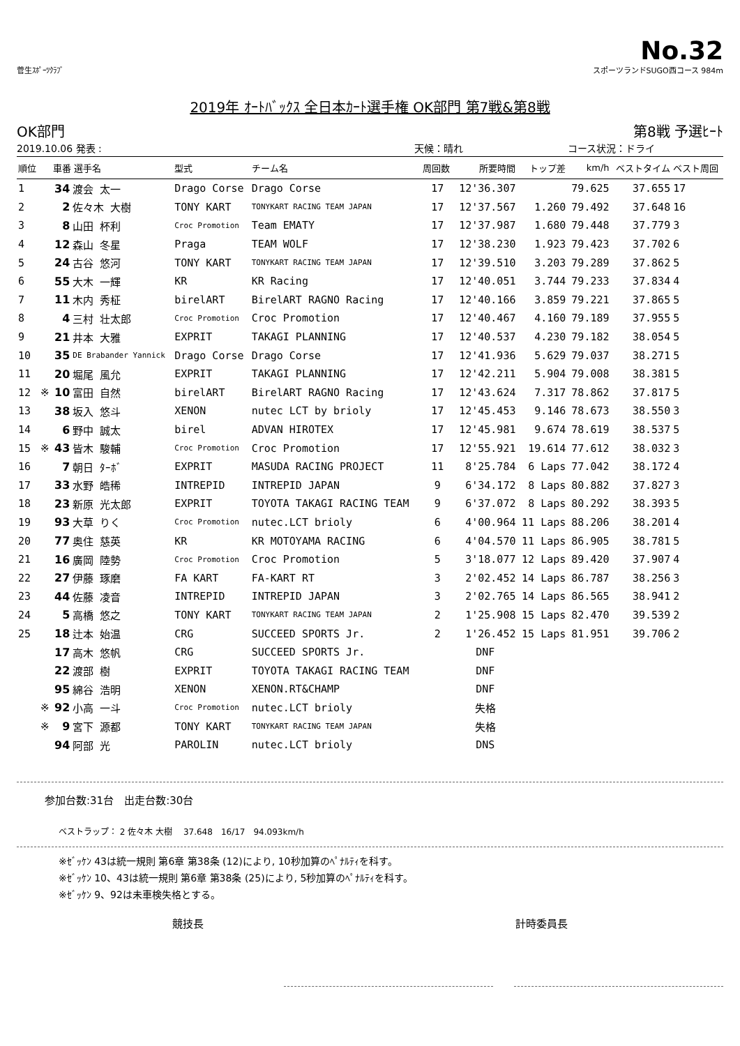No.32
菅生ｽﾎﾟｰﾂｸﾗﾌﾞ スポーツランドSUGO西コース 984m
2019年 ｵｰﾄﾊﾞｯｸｽ 全日本ｶｰﾄ選手権 OK部門 第7戦&第8戦
OK部門 第8戦 予選ﾋｰﾄ
2019.10.06 発表 : 天候：晴れ コース状況：ドライ
| 順位 | | 車番 選手名 | | 型式 | チーム名 | 周回数 | 所要時間 | トップ差 | km/h | ベストタイム | ベスト周回 |
| --- | --- | --- | --- | --- | --- | --- | --- | --- | --- | --- | --- |
| 1 | | 34 | 渡会 太一 | Drago Corse | Drago Corse | 17 | 12'36.307 | | 79.625 | 37.655 | 17 |
| 2 | | 2 | 佐々木 大樹 | TONY KART | TONYKART RACING TEAM JAPAN | 17 | 12'37.567 | 1.260 | 79.492 | 37.648 | 16 |
| 3 | | 8 | 山田 杯利 | Croc Promotion | Team EMATY | 17 | 12'37.987 | 1.680 | 79.448 | 37.779 | 3 |
| 4 | | 12 | 森山 冬星 | Praga | TEAM WOLF | 17 | 12'38.230 | 1.923 | 79.423 | 37.702 | 6 |
| 5 | | 24 | 古谷 悠河 | TONY KART | TONYKART RACING TEAM JAPAN | 17 | 12'39.510 | 3.203 | 79.289 | 37.862 | 5 |
| 6 | | 55 | 大木 一輝 | KR | KR Racing | 17 | 12'40.051 | 3.744 | 79.233 | 37.834 | 4 |
| 7 | | 11 | 木内 秀柾 | birelART | BirelART RAGNO Racing | 17 | 12'40.166 | 3.859 | 79.221 | 37.865 | 5 |
| 8 | | 4 | 三村 壮太郎 | Croc Promotion | Croc Promotion | 17 | 12'40.467 | 4.160 | 79.189 | 37.955 | 5 |
| 9 | | 21 | 井本 大雅 | EXPRIT | TAKAGI PLANNING | 17 | 12'40.537 | 4.230 | 79.182 | 38.054 | 5 |
| 10 | | 35 | DE Brabander Yannick | Drago Corse | Drago Corse | 17 | 12'41.936 | 5.629 | 79.037 | 38.271 | 5 |
| 11 | | 20 | 堀尾 風允 | EXPRIT | TAKAGI PLANNING | 17 | 12'42.211 | 5.904 | 79.008 | 38.381 | 5 |
| 12 | ※ | 10 | 富田 自然 | birelART | BirelART RAGNO Racing | 17 | 12'43.624 | 7.317 | 78.862 | 37.817 | 5 |
| 13 | | 38 | 坂入 悠斗 | XENON | nutec LCT by brioly | 17 | 12'45.453 | 9.146 | 78.673 | 38.550 | 3 |
| 14 | | 6 | 野中 誠太 | birel | ADVAN HIROTEX | 17 | 12'45.981 | 9.674 | 78.619 | 38.537 | 5 |
| 15 | ※ | 43 | 皆木 駿輔 | Croc Promotion | Croc Promotion | 17 | 12'55.921 | 19.614 | 77.612 | 38.032 | 3 |
| 16 | | 7 | 朝日 ﾀｰﾎﾞ | EXPRIT | MASUDA RACING PROJECT | 11 | 8'25.784 | 6 Laps | 77.042 | 38.172 | 4 |
| 17 | | 33 | 水野 皓稀 | INTREPID | INTREPID JAPAN | 9 | 6'34.172 | 8 Laps | 80.882 | 37.827 | 3 |
| 18 | | 23 | 新原 光太郎 | EXPRIT | TOYOTA TAKAGI RACING TEAM | 9 | 6'37.072 | 8 Laps | 80.292 | 38.393 | 5 |
| 19 | | 93 | 大草 りく | Croc Promotion | nutec.LCT brioly | 6 | 4'00.964 | 11 Laps | 88.206 | 38.201 | 4 |
| 20 | | 77 | 奥住 慈英 | KR | KR MOTOYAMA RACING | 6 | 4'04.570 | 11 Laps | 86.905 | 38.781 | 5 |
| 21 | | 16 | 廣岡 陸勢 | Croc Promotion | Croc Promotion | 5 | 3'18.077 | 12 Laps | 89.420 | 37.907 | 4 |
| 22 | | 27 | 伊藤 琢磨 | FA KART | FA-KART RT | 3 | 2'02.452 | 14 Laps | 86.787 | 38.256 | 3 |
| 23 | | 44 | 佐藤 凌音 | INTREPID | INTREPID JAPAN | 3 | 2'02.765 | 14 Laps | 86.565 | 38.941 | 2 |
| 24 | | 5 | 高橋 悠之 | TONY KART | TONYKART RACING TEAM JAPAN | 2 | 1'25.908 | 15 Laps | 82.470 | 39.539 | 2 |
| 25 | | 18 | 辻本 始温 | CRG | SUCCEED SPORTS Jr. | 2 | 1'26.452 | 15 Laps | 81.951 | 39.706 | 2 |
| | | 17 | 高木 悠帆 | CRG | SUCCEED SPORTS Jr. | | DNF | | | | |
| | | 22 | 渡部 樹 | EXPRIT | TOYOTA TAKAGI RACING TEAM | | DNF | | | | |
| | | 95 | 綿谷 浩明 | XENON | XENON.RT&CHAMP | | DNF | | | | |
| | ※ | 92 | 小高 一斗 | Croc Promotion | nutec.LCT brioly | | 失格 | | | | |
| | ※ | 9 | 宮下 源都 | TONY KART | TONYKART RACING TEAM JAPAN | | 失格 | | | | |
| | | 94 | 阿部 光 | PAROLIN | nutec.LCT brioly | | DNS | | | | |
参加台数:31台　出走台数:30台
ベストラップ： 2 佐々木 大樹 　37.648　16/17　94.093km/h
※ｾﾞｯｹﾝ 43は統一規則 第6章 第38条 (12)により, 10秒加算のﾍﾟﾅﾙﾃｨを科す。
※ｾﾞｯｹﾝ 10、43は統一規則 第6章 第38条 (25)により, 5秒加算のﾍﾟﾅﾙﾃｨを科す。
※ｾﾞｯｹﾝ 9、92は未車検失格とする。
競技長 計時委員長